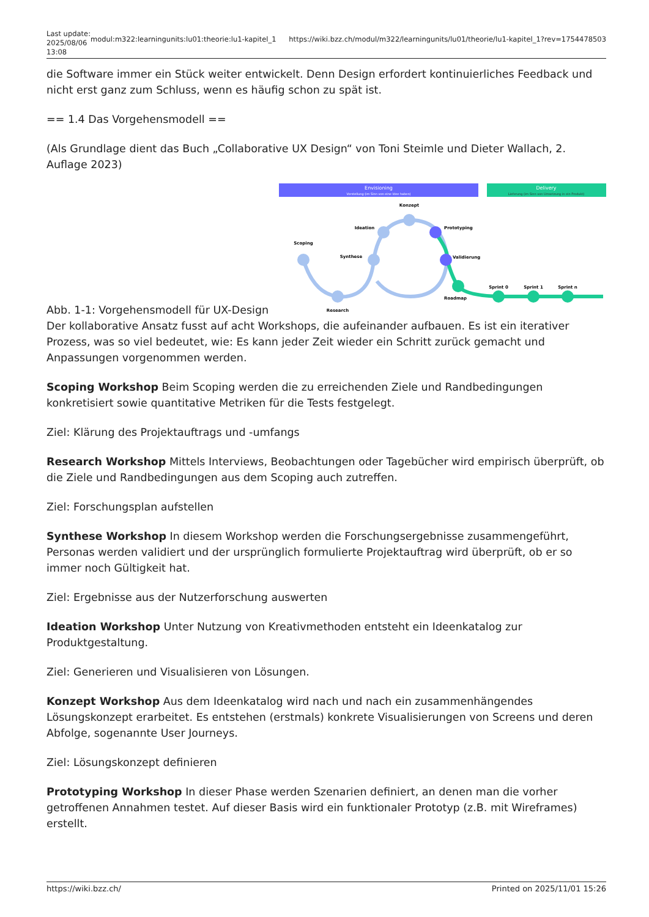Last update: 2025/08/06 13:08
modul:m322:learningunits:lu01:theorie:lu1-kapitel_1
https://wiki.bzz.ch/modul/m322/learningunits/lu01/theorie/lu1-kapitel_1?rev=1754478503
die Software immer ein Stück weiter entwickelt. Denn Design erfordert kontinuierliches Feedback und nicht erst ganz zum Schluss, wenn es häufig schon zu spät ist.
== 1.4 Das Vorgehensmodell ==
(Als Grundlage dient das Buch „Collaborative UX Design“ von Toni Steimle und Dieter Wallach, 2. Auflage 2023)
Abb. 1-1: Vorgehensmodell für UX-Design
Envisioning
Vorstellung (im Sinn von eine Idee haben)
Delivery
Lieferung (im Sinn von Umsetzung in ein Produkt)
Scoping
Research
Synthese
Ideation
Konzept
Prototyping
Validierung
Roadmap
Sprint 0
Sprint 1
Sprint n
Der kollaborative Ansatz fusst auf acht Workshops, die aufeinander aufbauen. Es ist ein iterativer Prozess, was so viel bedeutet, wie: Es kann jeder Zeit wieder ein Schritt zurück gemacht und Anpassungen vorgenommen werden.
Scoping Workshop Beim Scoping werden die zu erreichenden Ziele und Randbedingungen konkretisiert sowie quantitative Metriken für die Tests festgelegt.
Ziel: Klärung des Projektauftrags und -umfangs
Research Workshop Mittels Interviews, Beobachtungen oder Tagebücher wird empirisch überprüft, ob die Ziele und Randbedingungen aus dem Scoping auch zutreffen.
Ziel: Forschungsplan aufstellen
Synthese Workshop In diesem Workshop werden die Forschungsergebnisse zusammengeführt, Personas werden validiert und der ursprünglich formulierte Projektauftrag wird überprüft, ob er so immer noch Gültigkeit hat.
Ziel: Ergebnisse aus der Nutzerforschung auswerten
Ideation Workshop Unter Nutzung von Kreativmethoden entsteht ein Ideenkatalog zur Produktgestaltung.
Ziel: Generieren und Visualisieren von Lösungen.
Konzept Workshop Aus dem Ideenkatalog wird nach und nach ein zusammenhängendes Lösungskonzept erarbeitet. Es entstehen (erstmals) konkrete Visualisierungen von Screens und deren Abfolge, sogenannte User Journeys.
Ziel: Lösungskonzept definieren
Prototyping Workshop In dieser Phase werden Szenarien definiert, an denen man die vorher getroffenen Annahmen testet. Auf dieser Basis wird ein funktionaler Prototyp (z.B. mit Wireframes) erstellt.
https://wiki.bzz.ch/ Printed on 2025/11/01 15:26